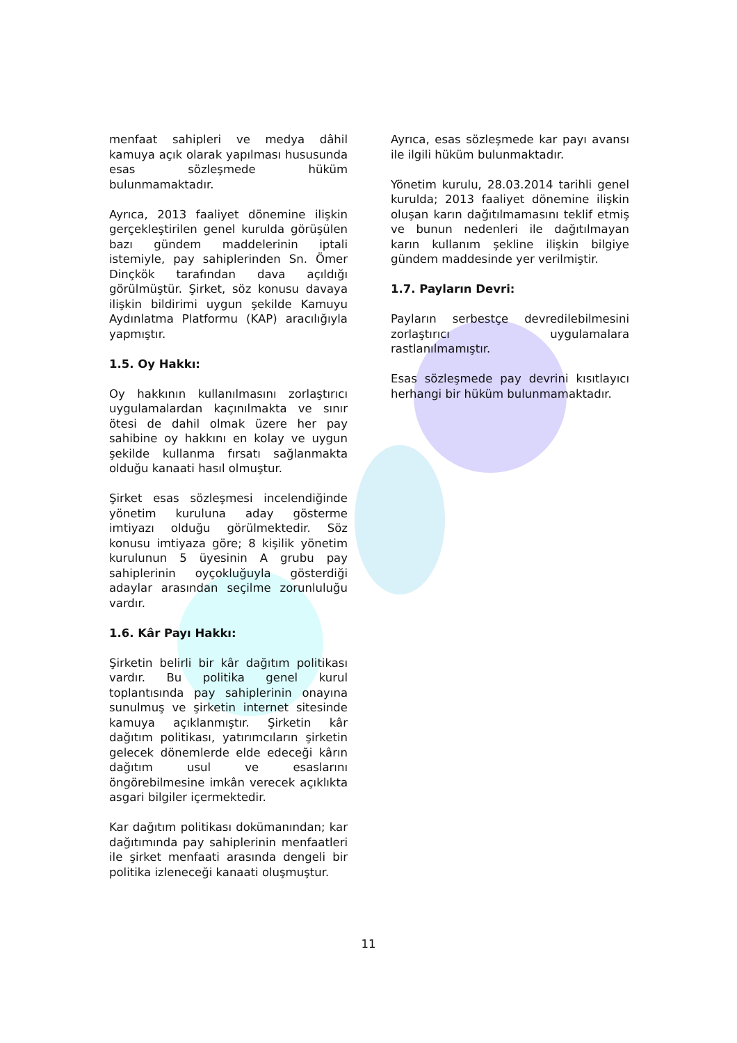menfaat sahipleri ve medya dâhil kamuya açık olarak yapılması hususunda esas sözleşmede hüküm bulunmamaktadır.
Ayrıca, 2013 faaliyet dönemine ilişkin gerçekleştirilen genel kurulda görüşülen bazı gündem maddelerinin iptali istemiyle, pay sahiplerinden Sn. Ömer Dinçkök tarafından dava açıldığı görülmüştür. Şirket, söz konusu davaya ilişkin bildirimi uygun şekilde Kamuyu Aydınlatma Platformu (KAP) aracılığıyla yapmıştır.
1.5. Oy Hakkı:
Oy hakkının kullanılmasını zorlaştırıcı uygulamalardan kaçınılmakta ve sınır ötesi de dahil olmak üzere her pay sahibine oy hakkını en kolay ve uygun şekilde kullanma fırsatı sağlanmakta olduğu kanaati hasıl olmuştur.
Şirket esas sözleşmesi incelendiğinde yönetim kuruluna aday gösterme imtiyazı olduğu görülmektedir. Söz konusu imtiyaza göre; 8 kişilik yönetim kurulunun 5 üyesinin A grubu pay sahiplerinin oyçokluğuyla gösterdiği adaylar arasından seçilme zorunluluğu vardır.
1.6. Kâr Payı Hakkı:
Şirketin belirli bir kâr dağıtım politikası vardır. Bu politika genel kurul toplantısında pay sahiplerinin onayına sunulmuş ve şirketin internet sitesinde kamuya açıklanmıştır. Şirketin kâr dağıtım politikası, yatırımcıların şirketin gelecek dönemlerde elde edeceği kârın dağıtım usul ve esaslarını öngörebilmesine imkân verecek açıklıkta asgari bilgiler içermektedir.
Kar dağıtım politikası dokümanından; kar dağıtımında pay sahiplerinin menfaatleri ile şirket menfaati arasında dengeli bir politika izleneceği kanaati oluşmuştur.
Ayrıca, esas sözleşmede kar payı avansı ile ilgili hüküm bulunmaktadır.
Yönetim kurulu, 28.03.2014 tarihli genel kurulda; 2013 faaliyet dönemine ilişkin oluşan karın dağıtılmamasını teklif etmiş ve bunun nedenleri ile dağıtılmayan karın kullanım şekline ilişkin bilgiye gündem maddesinde yer verilmiştir.
1.7. Payların Devri:
Payların serbestçe devredilebilmesini zorlaştırıcı uygulamalara rastlanılmamıştır.
Esas sözleşmede pay devrini kısıtlayıcı herhangi bir hüküm bulunmamaktadır.
11